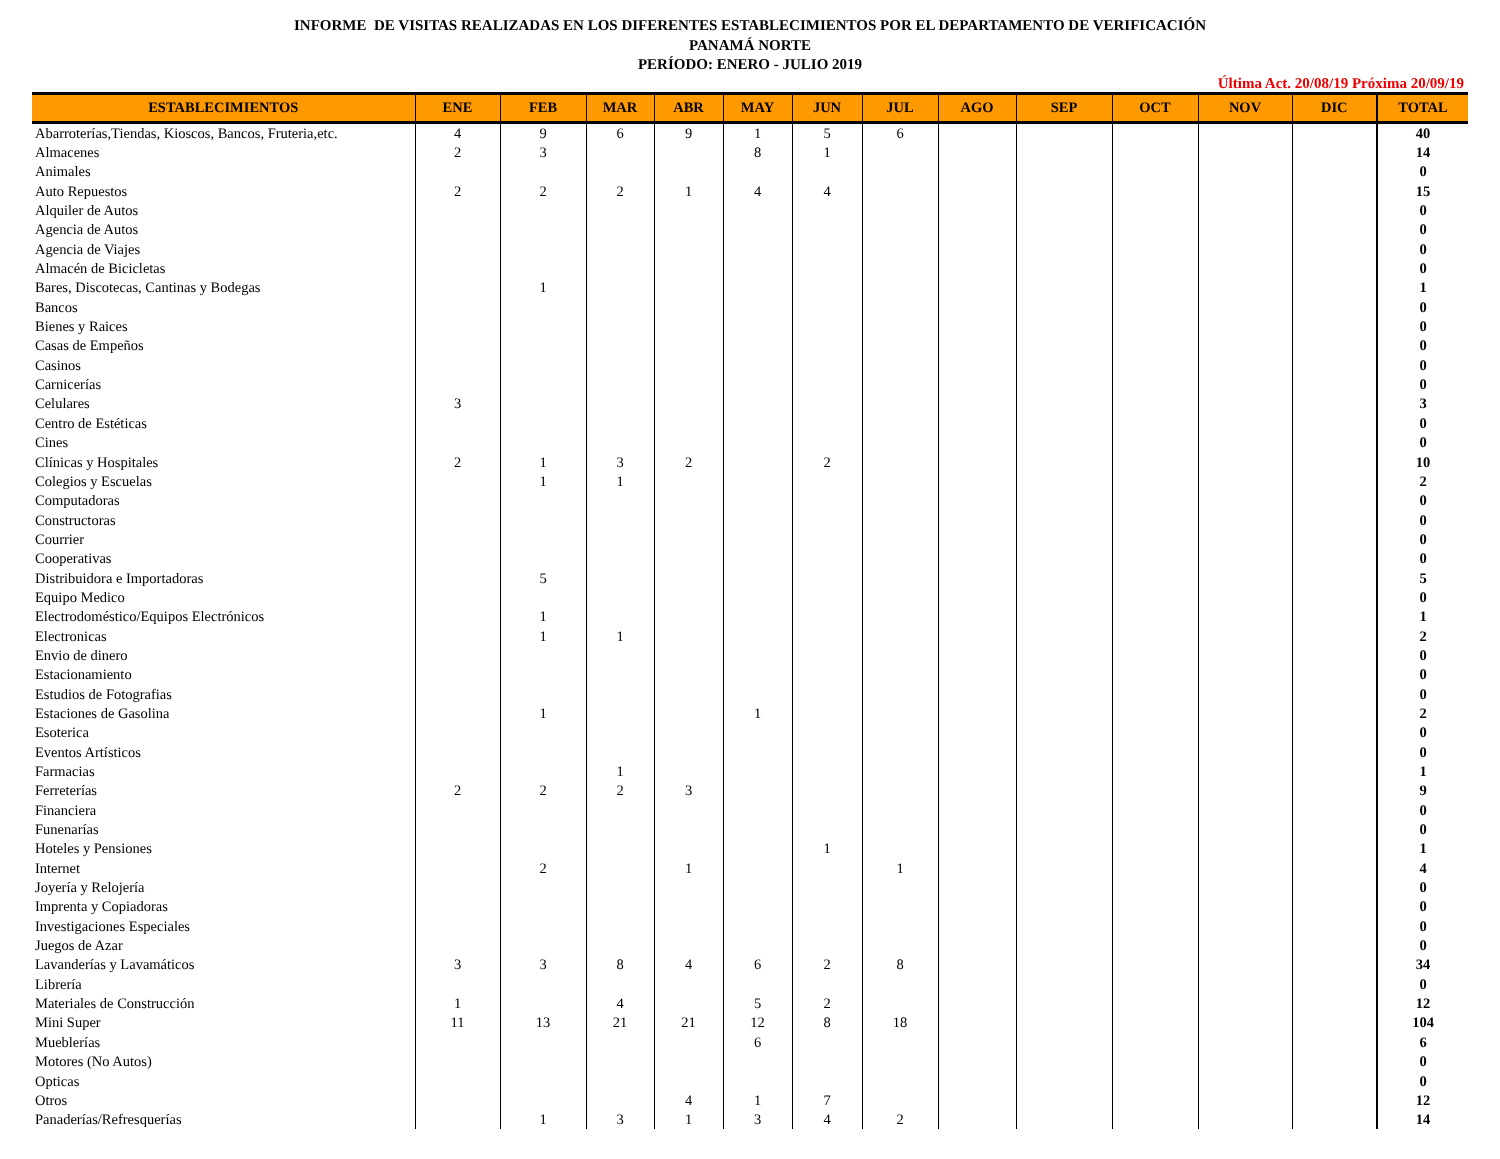INFORME DE VISITAS REALIZADAS EN LOS DIFERENTES ESTABLECIMIENTOS POR EL DEPARTAMENTO DE VERIFICACIÓN
PANAMÁ NORTE
PERÍODO: ENERO - JULIO 2019
Última Act. 20/08/19 Próxima 20/09/19
| ESTABLECIMIENTOS | ENE | FEB | MAR | ABR | MAY | JUN | JUL | AGO | SEP | OCT | NOV | DIC | TOTAL |
| --- | --- | --- | --- | --- | --- | --- | --- | --- | --- | --- | --- | --- | --- |
| Abarroterías,Tiendas, Kioscos, Bancos, Fruteria,etc. | 4 | 9 | 6 | 9 | 1 | 5 | 6 | | | | | | 40 |
| Almacenes | 2 | 3 | | | 8 | 1 | | | | | | | 14 |
| Animales | | | | | | | | | | | | | 0 |
| Auto Repuestos | 2 | 2 | 2 | 1 | 4 | 4 | | | | | | | 15 |
| Alquiler de Autos | | | | | | | | | | | | | 0 |
| Agencia de Autos | | | | | | | | | | | | | 0 |
| Agencia de Viajes | | | | | | | | | | | | | 0 |
| Almacén de Bicicletas | | | | | | | | | | | | | 0 |
| Bares, Discotecas, Cantinas y Bodegas | | 1 | | | | | | | | | | | 1 |
| Bancos | | | | | | | | | | | | | 0 |
| Bienes y Raices | | | | | | | | | | | | | 0 |
| Casas de Empeños | | | | | | | | | | | | | 0 |
| Casinos | | | | | | | | | | | | | 0 |
| Carnicerías | | | | | | | | | | | | | 0 |
| Celulares | 3 | | | | | | | | | | | | 3 |
| Centro de Estéticas | | | | | | | | | | | | | 0 |
| Cines | | | | | | | | | | | | | 0 |
| Clínicas y Hospitales | 2 | 1 | 3 | 2 | | 2 | | | | | | | 10 |
| Colegios y Escuelas | | 1 | 1 | | | | | | | | | | 2 |
| Computadoras | | | | | | | | | | | | | 0 |
| Constructoras | | | | | | | | | | | | | 0 |
| Courrier | | | | | | | | | | | | | 0 |
| Cooperativas | | | | | | | | | | | | | 0 |
| Distribuidora e Importadoras | | 5 | | | | | | | | | | | 5 |
| Equipo Medico | | | | | | | | | | | | | 0 |
| Electrodoméstico/Equipos Electrónicos | | 1 | | | | | | | | | | | 1 |
| Electronicas | | 1 | 1 | | | | | | | | | | 2 |
| Envio de dinero | | | | | | | | | | | | | 0 |
| Estacionamiento | | | | | | | | | | | | | 0 |
| Estudios de Fotografias | | | | | | | | | | | | | 0 |
| Estaciones de Gasolina | | 1 | | | 1 | | | | | | | | 2 |
| Esoterica | | | | | | | | | | | | | 0 |
| Eventos Artísticos | | | | | | | | | | | | | 0 |
| Farmacias | | | 1 | | | | | | | | | | 1 |
| Ferreterías | 2 | 2 | 2 | 3 | | | | | | | | | 9 |
| Financiera | | | | | | | | | | | | | 0 |
| Funenarías | | | | | | | | | | | | | 0 |
| Hoteles y Pensiones | | | | | | 1 | | | | | | | 1 |
| Internet | | 2 | | 1 | | | 1 | | | | | | 4 |
| Joyería y Relojería | | | | | | | | | | | | | 0 |
| Imprenta y Copiadoras | | | | | | | | | | | | | 0 |
| Investigaciones Especiales | | | | | | | | | | | | | 0 |
| Juegos de Azar | | | | | | | | | | | | | 0 |
| Lavanderías y Lavamáticos | 3 | 3 | 8 | 4 | 6 | 2 | 8 | | | | | | 34 |
| Librería | | | | | | | | | | | | | 0 |
| Materiales de Construcción | 1 | | 4 | | 5 | 2 | | | | | | | 12 |
| Mini Super | 11 | 13 | 21 | 21 | 12 | 8 | 18 | | | | | | 104 |
| Mueblerías | | | | | 6 | | | | | | | | 6 |
| Motores (No Autos) | | | | | | | | | | | | | 0 |
| Opticas | | | | | | | | | | | | | 0 |
| Otros | | | | 4 | 1 | 7 | | | | | | | 12 |
| Panaderías/Refresquerías | | 1 | 3 | 1 | 3 | 4 | 2 | | | | | | 14 |